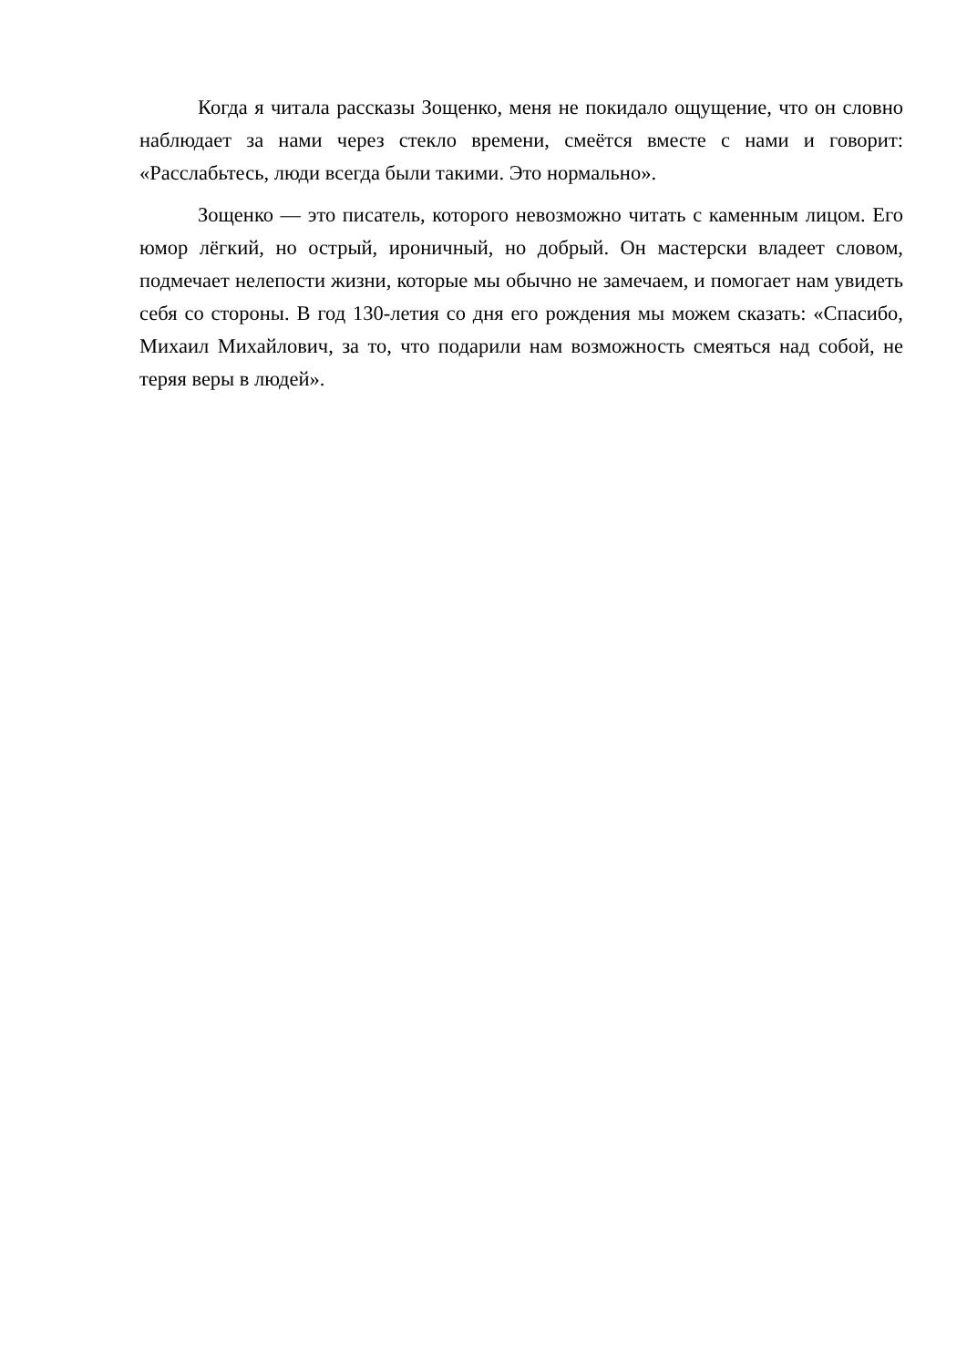Когда я читала рассказы Зощенко, меня не покидало ощущение, что он словно наблюдает за нами через стекло времени, смеётся вместе с нами и говорит: «Расслабьтесь, люди всегда были такими. Это нормально».
Зощенко — это писатель, которого невозможно читать с каменным лицом. Его юмор лёгкий, но острый, ироничный, но добрый. Он мастерски владеет словом, подмечает нелепости жизни, которые мы обычно не замечаем, и помогает нам увидеть себя со стороны. В год 130-летия со дня его рождения мы можем сказать: «Спасибо, Михаил Михайлович, за то, что подарили нам возможность смеяться над собой, не теряя веры в людей».